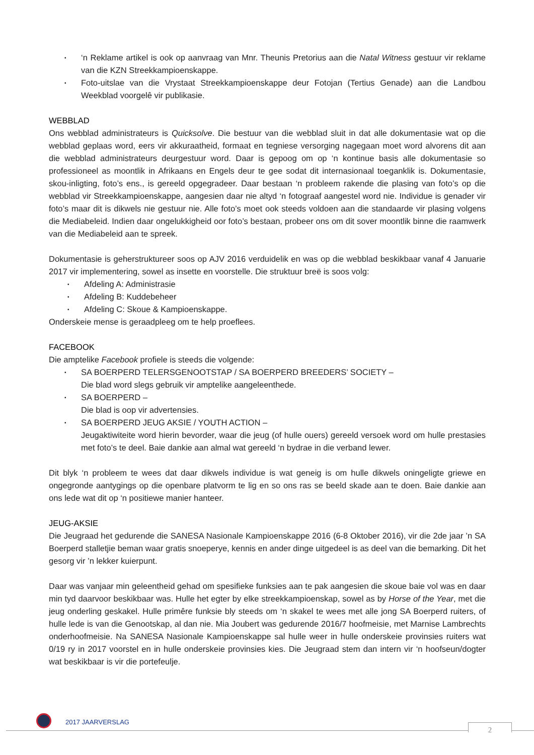▪ ‘n Reklame artikel is ook op aanvraag van Mnr. Theunis Pretorius aan die Natal Witness gestuur vir reklame van die KZN Streekkampioenskappe.
▪ Foto-uitslae van die Vrystaat Streekkampioenskappe deur Fotojan (Tertius Genade) aan die Landbou Weekblad voorgelê vir publikasie.
WEBBLAD
Ons webblad administrateurs is Quicksolve. Die bestuur van die webblad sluit in dat alle dokumentasie wat op die webblad geplaas word, eers vir akkuraatheid, formaat en tegniese versorging nagegaan moet word alvorens dit aan die webblad administrateurs deurgestuur word. Daar is gepoog om op ‘n kontinue basis alle dokumentasie so professioneel as moontlik in Afrikaans en Engels deur te gee sodat dit internasionaal toeganklik is. Dokumentasie, skou-inligting, foto’s ens., is gereeld opgegradeer. Daar bestaan ‘n probleem rakende die plasing van foto’s op die webblad vir Streekkampioenskappe, aangesien daar nie altyd ‘n fotograaf aangestel word nie. Individue is genader vir foto’s maar dit is dikwels nie gestuur nie. Alle foto’s moet ook steeds voldoen aan die standaarde vir plasing volgens die Mediabeleid. Indien daar ongelukkigheid oor foto’s bestaan, probeer ons om dit sover moontlik binne die raamwerk van die Mediabeleid aan te spreek.
Dokumentasie is geherstruktureer soos op AJV 2016 verduidelik en was op die webblad beskikbaar vanaf 4 Januarie 2017 vir implementering, sowel as insette en voorstelle. Die struktuur breë is soos volg:
▪ Afdeling A: Administrasie
▪ Afdeling B: Kuddebeheer
▪ Afdeling C: Skoue & Kampioenskappe.
Onderskeie mense is geraadpleeg om te help proeflees.
FACEBOOK
Die amptelike Facebook profiele is steeds die volgende:
▪ SA BOERPERD TELERSGENOOTSTAP / SA BOERPERD BREEDERS’ SOCIETY –
Die blad word slegs gebruik vir amptelike aangeleenthede.
▪ SA BOERPERD –
Die blad is oop vir advertensies.
▪ SA BOERPERD JEUG AKSIE / YOUTH ACTION –
Jeugaktiwiteite word hierin bevorder, waar die jeug (of hulle ouers) gereeld versoek word om hulle prestasies met foto’s te deel. Baie dankie aan almal wat gereeld ‘n bydrae in die verband lewer.
Dit blyk ‘n probleem te wees dat daar dikwels individue is wat geneig is om hulle dikwels oningeligte griewe en ongegronde aantygings op die openbare platvorm te lig en so ons ras se beeld skade aan te doen. Baie dankie aan ons lede wat dit op ‘n positiewe manier hanteer.
JEUG-AKSIE
Die Jeugraad het gedurende die SANESA Nasionale Kampioenskappe 2016 (6-8 Oktober 2016), vir die 2de jaar ’n SA Boerperd stalletjie beman waar gratis snoeperye, kennis en ander dinge uitgedeel is as deel van die bemarking. Dit het gesorg vir ’n lekker kuierpunt.
Daar was vanjaar min geleentheid gehad om spesifieke funksies aan te pak aangesien die skoue baie vol was en daar min tyd daarvoor beskikbaar was. Hulle het egter by elke streekkampioenskap, sowel as by Horse of the Year, met die jeug onderling geskakel. Hulle primêre funksie bly steeds om ‘n skakel te wees met alle jong SA Boerperd ruiters, of hulle lede is van die Genootskap, al dan nie. Mia Joubert was gedurende 2016/7 hoofmeisie, met Marnise Lambrechts onderhoofmeisie. Na SANESA Nasionale Kampioenskappe sal hulle weer in hulle onderskeie provinsies ruiters wat 0/19 ry in 2017 voorstel en in hulle onderskeie provinsies kies. Die Jeugraad stem dan intern vir ‘n hoofseun/dogter wat beskikbaar is vir die portefeulje.
2017 JAARVERSLAG
2